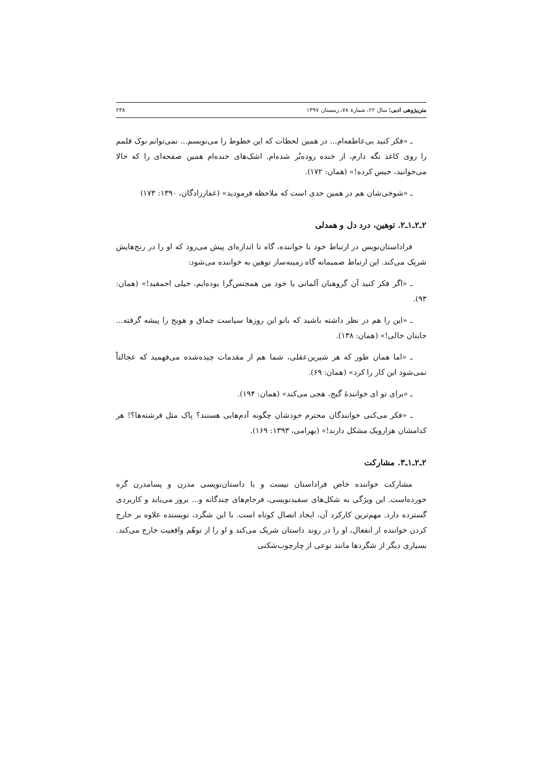متن‌پژوهی ادبی؛ سال ۲۲، شمارهٔ ۷۸، زمستان ۱۳۹۷ ۲۳۸
ـ «فکر کنید بی‌عاطفه‌ام... در همین لحظات که این خطوط را می‌نویسم... نمی‌توانم نوک قلمم را روی کاغذ نگه دارم، از خنده روده‌بُر شده‌ام. اشک‌های خنده‌ام همین صفحه‌ای را که حالا می‌خوانید، خیس کرده!» (همان: ۱۷۲).
ـ «شوخی‌شان هم در همین حدی است که ملاحظه فرمودید» (غفارزادگان، ۱۳۹۰: ۱۷۳)
۲ـ۲ـ۱ـ۲. توهین، درد دل و همدلی
فراداستان‌نویس در ارتباط خود با خواننده، گاه تا اندازه‌ای پیش می‌رود که او را در رنج‌هایش شریک می‌کند. این ارتباط صمیمانه گاه زمینه‌ساز توهین به خواننده می‌شود:
ـ «اگر فکر کنید آن گروهبان آلمانی یا خود من همجنس‌گرا بوده‌ایم، خیلی احمقید!» (همان: ۹۳).
ـ «این را هم در نظر داشته باشید که بانو این روزها سیاست چماق و هویج را پیشه گرفته... جایتان خالی!» (همان: ۱۳۸).
ـ «اما همان طور که هر شیرین‌عقلی، شما هم از مقدمات چیده‌شده می‌فهمید که عجالتاً نمی‌شود این کار را کرد» (همان: ۶۹).
ـ «برای تو ای خوانندهٔ گیج، هجی می‌کند» (همان: ۱۹۴).
ـ «فکر می‌کنی خوانندگان محترم خودشان چگونه آدم‌هایی هستند؟ پاک مثل فرشته‌ها؟! هر کدامشان هزارویک مشکل دارند!» (بهرامی، ۱۳۹۳: ۱۶۹).
۲ـ۲ـ۱ـ۳. مشارکت
مشارکت خواننده خاص فراداستان نیست و با داستان‌نویسی مدرن و پسامدرن گره خورده‌است. این ویژگی به شکل‌های سفیدنویسی، فرجام‌های چندگانه و... بروز می‌یابد و کاربردی گسترده دارد. مهم‌ترین کارکرد آن، ایجاد اتصال کوتاه است. با این شگرد، نویسنده علاوه بر خارج کردن خواننده از انفعال، او را در روند داستان شریک می‌کند و او را از توهّم واقعیت خارج می‌کند. بسیاری دیگر از شگردها مانند نوعی از چارچوب‌شکنی